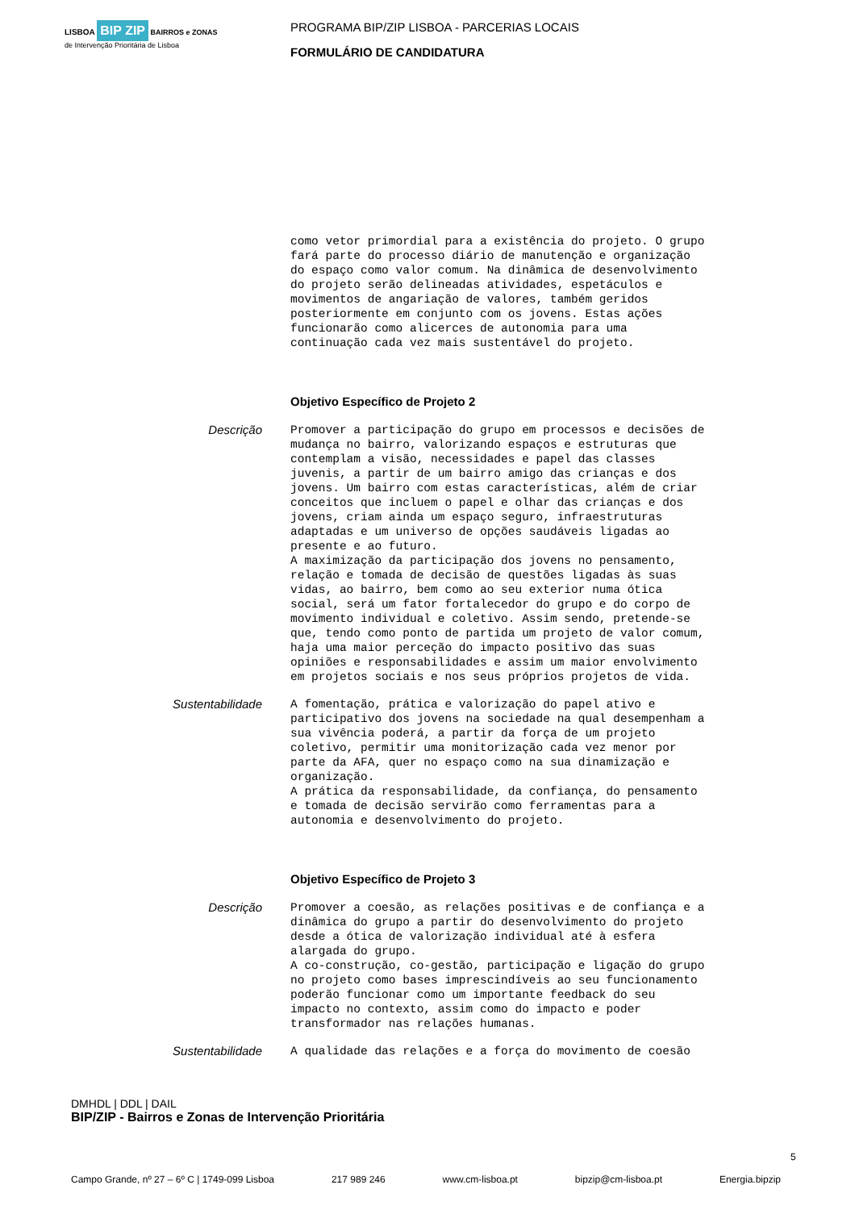LISBOA BIP ZIP BAIRROS e ZONAS
de Intervenção Prioritária de Lisboa
PROGRAMA BIP/ZIP LISBOA - PARCERIAS LOCAIS
FORMULÁRIO DE CANDIDATURA
como vetor primordial para a existência do projeto. O grupo fará parte do processo diário de manutenção e organização do espaço como valor comum. Na dinâmica de desenvolvimento do projeto serão delineadas atividades, espetáculos e movimentos de angariação de valores, também geridos posteriormente em conjunto com os jovens. Estas ações funcionarão como alicerces de autonomia para uma continuação cada vez mais sustentável do projeto.
Objetivo Específico de Projeto 2
Descrição
Promover a participação do grupo em processos e decisões de mudança no bairro, valorizando espaços e estruturas que contemplam a visão, necessidades e papel das classes juvenis, a partir de um bairro amigo das crianças e dos jovens. Um bairro com estas características, além de criar conceitos que incluem o papel e olhar das crianças e dos jovens, criam ainda um espaço seguro, infraestruturas adaptadas e um universo de opções saudáveis ligadas ao presente e ao futuro. A maximização da participação dos jovens no pensamento, relação e tomada de decisão de questões ligadas às suas vidas, ao bairro, bem como ao seu exterior numa ótica social, será um fator fortalecedor do grupo e do corpo de movimento individual e coletivo. Assim sendo, pretende-se que, tendo como ponto de partida um projeto de valor comum, haja uma maior perceção do impacto positivo das suas opiniões e responsabilidades e assim um maior envolvimento em projetos sociais e nos seus próprios projetos de vida.
Sustentabilidade
A fomentação, prática e valorização do papel ativo e participativo dos jovens na sociedade na qual desempenham a sua vivência poderá, a partir da força de um projeto coletivo, permitir uma monitorização cada vez menor por parte da AFA, quer no espaço como na sua dinamização e organização. A prática da responsabilidade, da confiança, do pensamento e tomada de decisão servirão como ferramentas para a autonomia e desenvolvimento do projeto.
Objetivo Específico de Projeto 3
Descrição
Promover a coesão, as relações positivas e de confiança e a dinâmica do grupo a partir do desenvolvimento do projeto desde a ótica de valorização individual até à esfera alargada do grupo. A co-construção, co-gestão, participação e ligação do grupo no projeto como bases imprescindíveis ao seu funcionamento poderão funcionar como um importante feedback do seu impacto no contexto, assim como do impacto e poder transformador nas relações humanas.
Sustentabilidade
A qualidade das relações e a força do movimento de coesão
DMHDL | DDL | DAIL
BIP/ZIP - Bairros e Zonas de Intervenção Prioritária
5
Campo Grande, nº 27 – 6º C | 1749-099 Lisboa 217 989 246 www.cm-lisboa.pt bipzip@cm-lisboa.pt Energia.bipzip